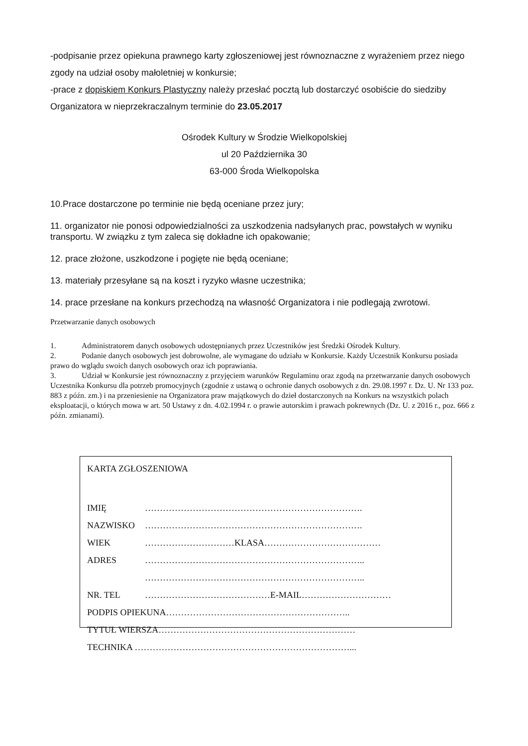-podpisanie przez opiekuna prawnego karty zgłoszeniowej jest równoznaczne z wyrażeniem przez niego zgody na udział osoby małoletniej w konkursie;
-prace z dopiskiem Konkurs Plastyczny należy przesłać pocztą lub dostarczyć osobiście do siedziby Organizatora w nieprzekraczalnym terminie do 23.05.2017
Ośrodek Kultury w Środzie Wielkopolskiej
ul 20 Października 30
63-000 Środa Wielkopolska
10.Prace dostarczone po terminie nie będą oceniane przez jury;
11. organizator nie ponosi odpowiedzialności za uszkodzenia nadsyłanych prac, powstałych w wyniku transportu. W związku z tym zaleca się dokładne ich opakowanie;
12. prace złożone, uszkodzone i pogięte nie będą oceniane;
13. materiały przesyłane są na koszt i ryzyko własne uczestnika;
14. prace przesłane na konkurs przechodzą na własność Organizatora i nie podlegają zwrotowi.
Przetwarzanie danych osobowych
1. Administratorem danych osobowych udostępnianych przez Uczestników jest Średzki Ośrodek Kultury.
2. Podanie danych osobowych jest dobrowolne, ale wymagane do udziału w Konkursie. Każdy Uczestnik Konkursu posiada prawo do wglądu swoich danych osobowych oraz ich poprawiania.
3. Udział w Konkursie jest równoznaczny z przyjęciem warunków Regulaminu oraz zgodą na przetwarzanie danych osobowych Uczestnika Konkursu dla potrzeb promocyjnych (zgodnie z ustawą o ochronie danych osobowych z dn. 29.08.1997 r. Dz. U. Nr 133 poz. 883 z późn. zm.) i na przeniesienie na Organizatora praw majątkowych do dzieł dostarczonych na Konkurs na wszystkich polach eksploatacji, o których mowa w art. 50 Ustawy z dn. 4.02.1994 r. o prawie autorskim i prawach pokrewnych (Dz. U. z 2016 r., poz. 666 z późn. zmianami).
KARTA ZGŁOSZENIOWA
IMIĘ ……………………………………………………………….
NAZWISKO ……………………………………………………………….
WIEK …………………………KLASA…………………………………
ADRES ………………………………………………………………..
………………………………………………………………..
NR. TEL ……………………………………E-MAIL…………………………
PODPIS OPIEKUNA……………………………………………………..
TYTUŁ WIERSZA…………………………………………………………
TECHNIKA ………………………………………………………………...